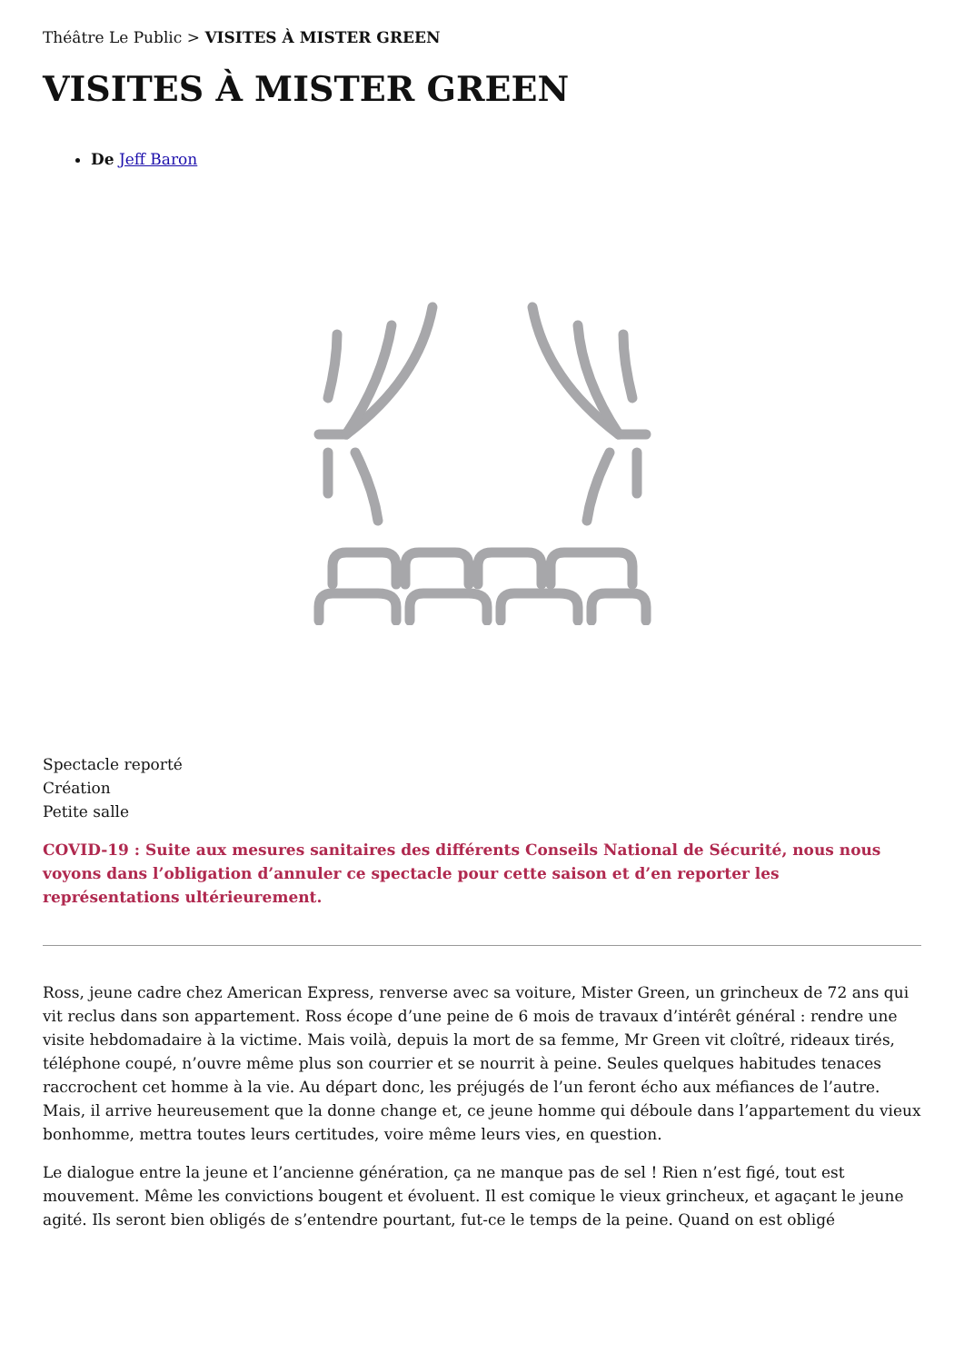Théâtre Le Public > VISITES À MISTER GREEN
VISITES À MISTER GREEN
De Jeff Baron
Spectacle reporté
Création
Petite salle
COVID-19 : Suite aux mesures sanitaires des différents Conseils National de Sécurité, nous nous voyons dans l’obligation d’annuler ce spectacle pour cette saison et d’en reporter les représentations ultérieurement.
Ross, jeune cadre chez American Express, renverse avec sa voiture, Mister Green, un grincheux de 72 ans qui vit reclus dans son appartement. Ross écope d’une peine de 6 mois de travaux d’intérêt général : rendre une visite hebdomadaire à la victime. Mais voilà, depuis la mort de sa femme, Mr Green vit cloîtré, rideaux tirés, téléphone coupé, n’ouvre même plus son courrier et se nourrit à peine. Seules quelques habitudes tenaces raccrochent cet homme à la vie. Au départ donc, les préjugés de l’un feront écho aux méfiances de l’autre. Mais, il arrive heureusement que la donne change et, ce jeune homme qui déboule dans l’appartement du vieux bonhomme, mettra toutes leurs certitudes, voire même leurs vies, en question.
Le dialogue entre la jeune et l’ancienne génération, ça ne manque pas de sel ! Rien n’est figé, tout est mouvement. Même les convictions bougent et évoluent. Il est comique le vieux grincheux, et agaçant le jeune agité. Ils seront bien obligés de s’entendre pourtant, fut-ce le temps de la peine. Quand on est obligé